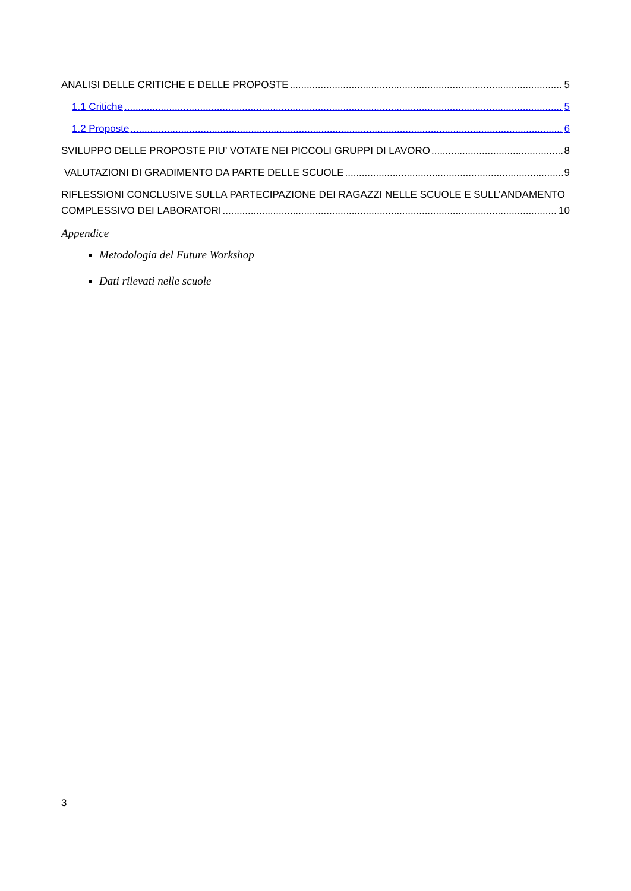ANALISI DELLE CRITICHE E DELLE PROPOSTE 5
1.1 Critiche 5
1.2 Proposte 6
SVILUPPO DELLE PROPOSTE PIU’ VOTATE NEI PICCOLI GRUPPI DI LAVORO 8
VALUTAZIONI DI GRADIMENTO DA PARTE DELLE SCUOLE 9
RIFLESSIONI CONCLUSIVE SULLA PARTECIPAZIONE DEI RAGAZZI NELLE SCUOLE E SULL’ANDAMENTO
COMPLESSIVO DEI LABORATORI 10
Appendice
Metodologia del Future Workshop
Dati rilevati nelle scuole
3